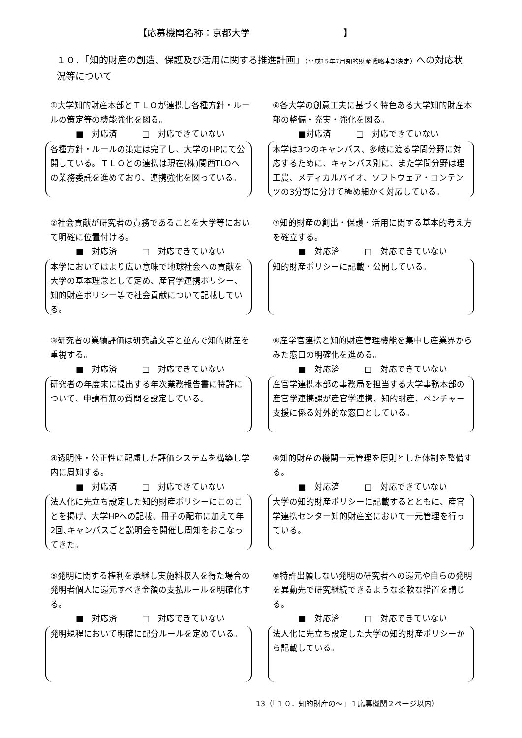【応募機関名称：京都大学　　　　　　　　　　】
１０．「知的財産の創造、保護及び活用に関する推進計画」（平成15年7月知的財産戦略本部決定）への対応状況等について
①大学知的財産本部とＴＬＯが連携し各種方針・ルールの策定等の機能強化を図る。
■　対応済　　　□　対応できていない
各種方針・ルールの策定は完了し、大学のHPにて公開している。ＴＬＯとの連携は現在(株)関西TLOへの業務委託を進めており、連携強化を図っている。
⑥各大学の創意工夫に基づく特色ある大学知的財産本部の整備・充実・強化を図る。
■対応済　　　□　対応できていない
本学は3つのキャンパス、多岐に渡る学問分野に対応するために、キャンパス別に、また学問分野は理工農、メディカルバイオ、ソフトウェア・コンテンツの3分野に分けて極め細かく対応している。
②社会貢献が研究者の責務であることを大学等において明確に位置付ける。
■　対応済　　　□　対応できていない
本学においてはより広い意味で地球社会への貢献を大学の基本理念として定め、産官学連携ポリシー、知的財産ポリシー等で社会貢献について記載している。
⑦知的財産の創出・保護・活用に関する基本的考え方を確立する。
■　対応済　　　□　対応できていない
知的財産ポリシーに記載・公開している。
③研究者の業績評価は研究論文等と並んで知的財産を重視する。
■　対応済　　　□　対応できていない
研究者の年度末に提出する年次業務報告書に特許について、申請有無の質問を設定している。
⑧産学官連携と知的財産管理機能を集中し産業界からみた窓口の明確化を進める。
■　対応済　　　□　対応できていない
産官学連携本部の事務局を担当する大学事務本部の産官学連携課が産官学連携、知的財産、ベンチャー支援に係る対外的な窓口としている。
④透明性・公正性に配慮した評価システムを構築し学内に周知する。
■　対応済　　　□　対応できていない
法人化に先立ち設定した知的財産ポリシーにこのことを掲げ、大学HPへの記載、冊子の配布に加えて年2回､キャンパスごと説明会を開催し周知をおこなってきた。
⑨知的財産の機関一元管理を原則とした体制を整備する。
■　対応済　　　□　対応できていない
大学の知的財産ポリシーに記載するとともに、産官学連携センター知的財産室において一元管理を行っている。
⑤発明に関する権利を承継し実施料収入を得た場合の発明者個人に還元すべき金額の支払ルールを明確化する。
■　対応済　　　□　対応できていない
発明規程において明確に配分ルールを定めている。
⑩特許出願しない発明の研究者への還元や自らの発明を異動先で研究継続できるような柔軟な措置を講じる。
■　対応済　　　□　対応できていない
法人化に先立ち設定した大学の知的財産ポリシーから記載している。
13（「１０．知的財産の～」１応募機関２ページ以内）